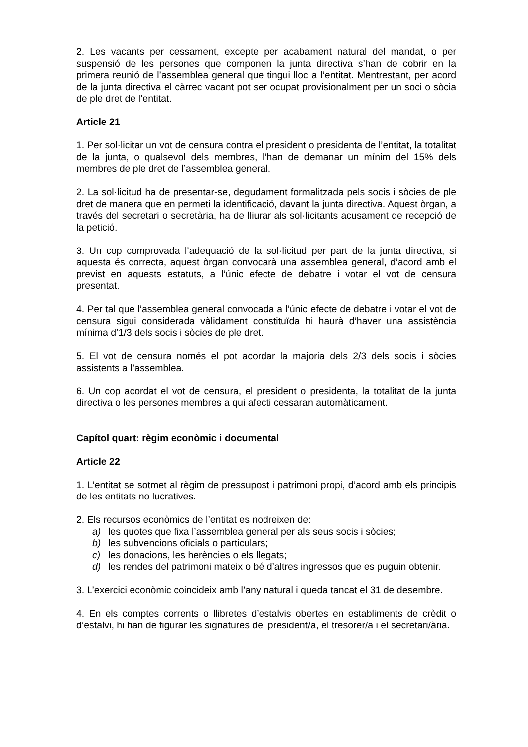2. Les vacants per cessament, excepte per acabament natural del mandat, o per suspensió de les persones que componen la junta directiva s’han de cobrir en la primera reunió de l’assemblea general que tingui lloc a l’entitat. Mentrestant, per acord de la junta directiva el càrrec vacant pot ser ocupat provisionalment per un soci o sòcia de ple dret de l’entitat.
Article 21
1. Per sol·licitar un vot de censura contra el president o presidenta de l’entitat, la totalitat de la junta, o qualsevol dels membres, l’han de demanar un mínim del 15% dels membres de ple dret de l’assemblea general.
2. La sol·licitud ha de presentar-se, degudament formalitzada pels socis i sòcies de ple dret de manera que en permeti la identificació, davant la junta directiva. Aquest òrgan, a través del secretari o secretària, ha de lliurar als sol·licitants acusament de recepció de la petició.
3. Un cop comprovada l’adequació de la sol·licitud per part de la junta directiva, si aquesta és correcta, aquest òrgan convocarà una assemblea general, d’acord amb el previst en aquests estatuts, a l’únic efecte de debatre i votar el vot de censura presentat.
4. Per tal que l’assemblea general convocada a l’únic efecte de debatre i votar el vot de censura sigui considerada vàlidament constituïda hi haurà d’haver una assistència mínima d’1/3 dels socis i sòcies de ple dret.
5. El vot de censura només el pot acordar la majoria dels 2/3 dels socis i sòcies assistents a l’assemblea.
6. Un cop acordat el vot de censura, el president o presidenta, la totalitat de la junta directiva o les persones membres a qui afecti cessaran automàticament.
Capítol quart: règim econòmic i documental
Article 22
1. L’entitat se sotmet al règim de pressupost i patrimoni propi, d’acord amb els principis de les entitats no lucratives.
2. Els recursos econòmics de l’entitat es nodreixen de:
a) les quotes que fixa l’assemblea general per als seus socis i sòcies;
b) les subvencions oficials o particulars;
c) les donacions, les herències o els llegats;
d) les rendes del patrimoni mateix o bé d’altres ingressos que es puguin obtenir.
3. L’exercici econòmic coincideix amb l’any natural i queda tancat el 31 de desembre.
4. En els comptes corrents o llibretes d’estalvis obertes en establiments de crèdit o d’estalvi, hi han de figurar les signatures del president/a, el tresorer/a i el secretari/ària.